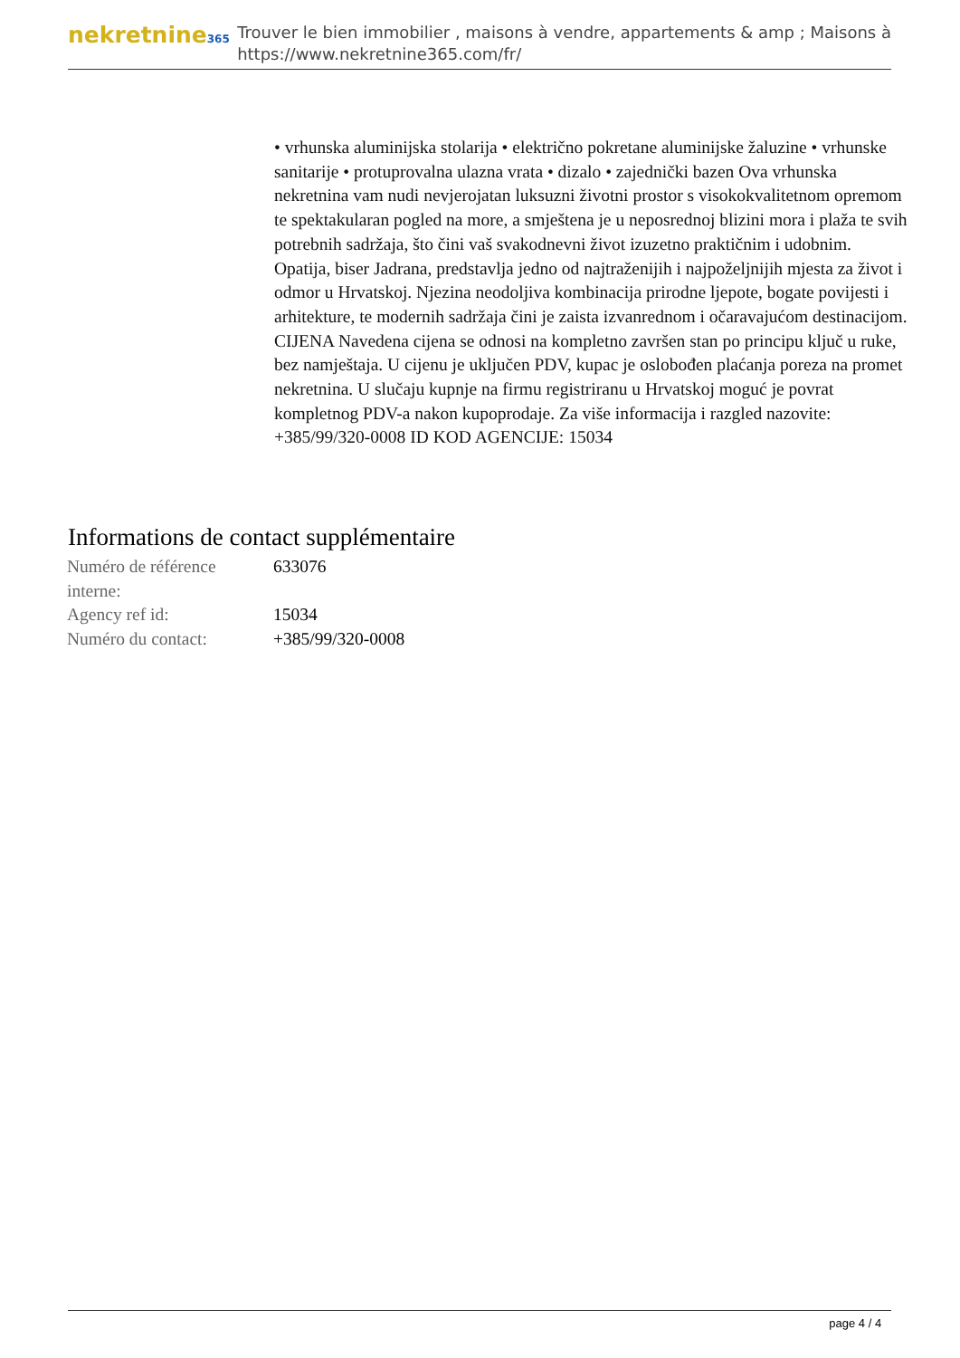nekretnine365
Trouver le bien immobilier , maisons à vendre, appartements & amp ; Maisons à
https://www.nekretnine365.com/fr/
• vrhunska aluminijska stolarija • električno pokretane aluminijske žaluzine • vrhunske sanitarije • protuprovalna ulazna vrata • dizalo • zajednički bazen Ova vrhunska nekretnina vam nudi nevjerojatan luksuzni životni prostor s visokokvalitetnom opremom te spektakularan pogled na more, a smještena je u neposrednoj blizini mora i plaža te svih potrebnih sadržaja, što čini vaš svakodnevni život izuzetno praktičnim i udobnim. Opatija, biser Jadrana, predstavlja jedno od najtraženijih i najpoželjnijih mjesta za život i odmor u Hrvatskoj. Njezina neodoljiva kombinacija prirodne ljepote, bogate povijesti i arhitekture, te modernih sadržaja čini je zaista izvanrednom i očaravajućom destinacijom. CIJENA Navedena cijena se odnosi na kompletno završen stan po principu ključ u ruke, bez namještaja. U cijenu je uključen PDV, kupac je oslobođen plaćanja poreza na promet nekretnina. U slučaju kupnje na firmu registriranu u Hrvatskoj moguć je povrat kompletnog PDV-a nakon kupoprodaje. Za više informacija i razgled nazovite: +385/99/320-0008 ID KOD AGENCIJE: 15034
Informations de contact supplémentaire
| Numéro de référence interne: | 633076 |
| Agency ref id: | 15034 |
| Numéro du contact: | +385/99/320-0008 |
page 4 / 4